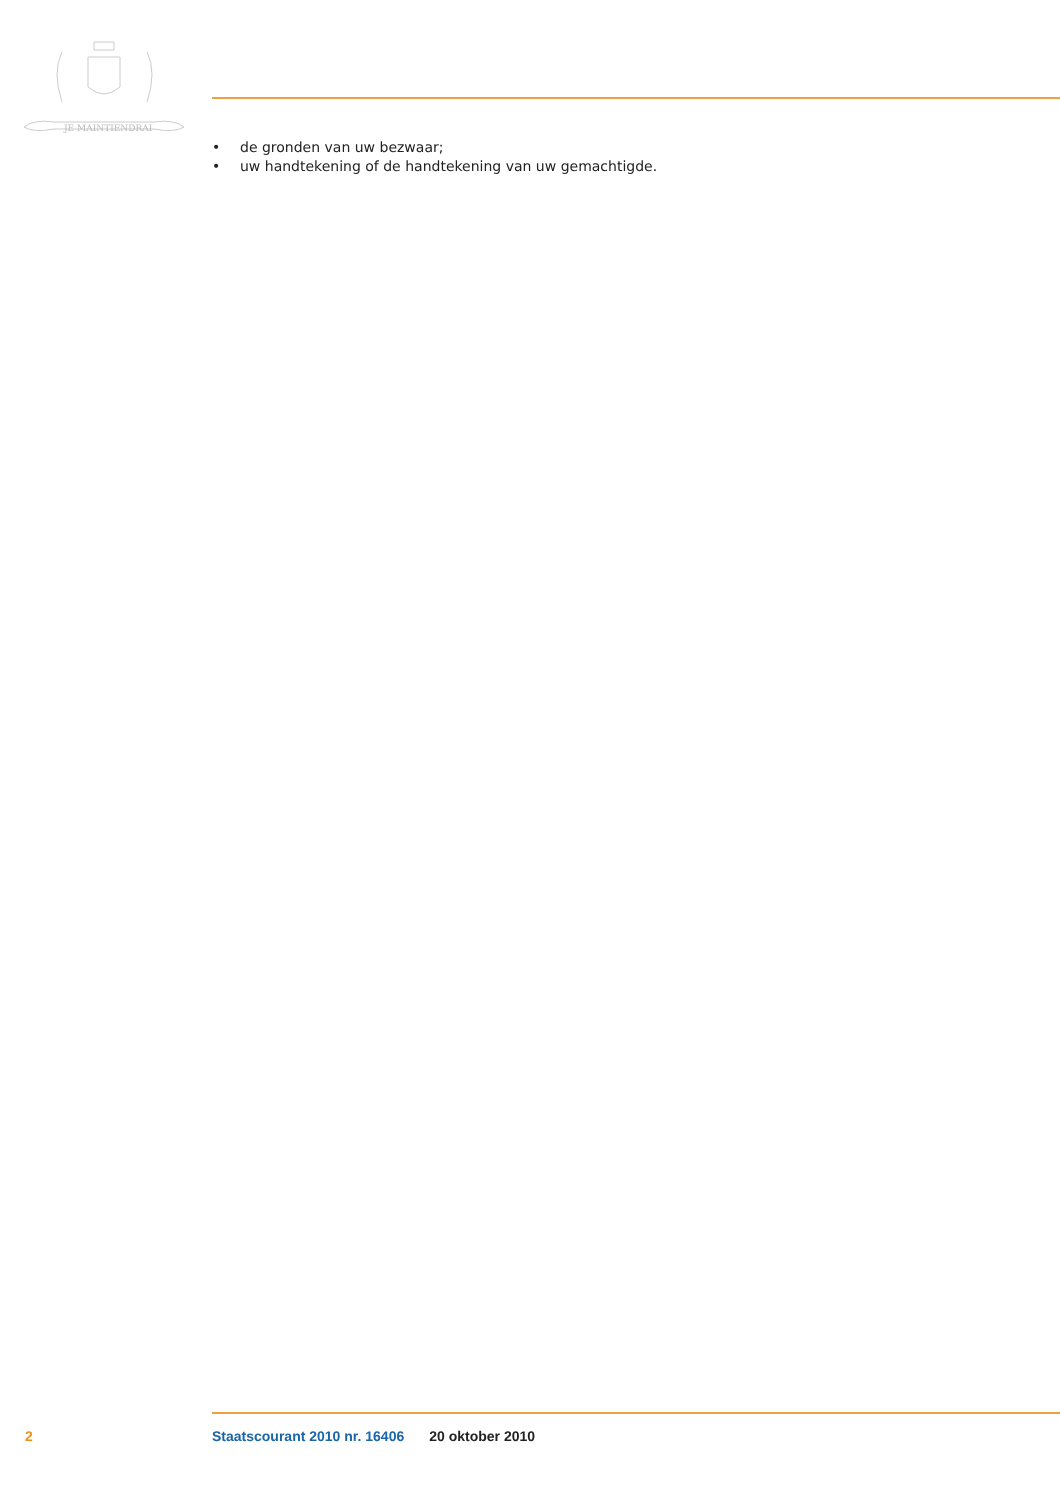JE MAINTIENDRAI
• de gronden van uw bezwaar;
• uw handtekening of de handtekening van uw gemachtigde.
2 Staatscourant 2010 nr. 16406 20 oktober 2010